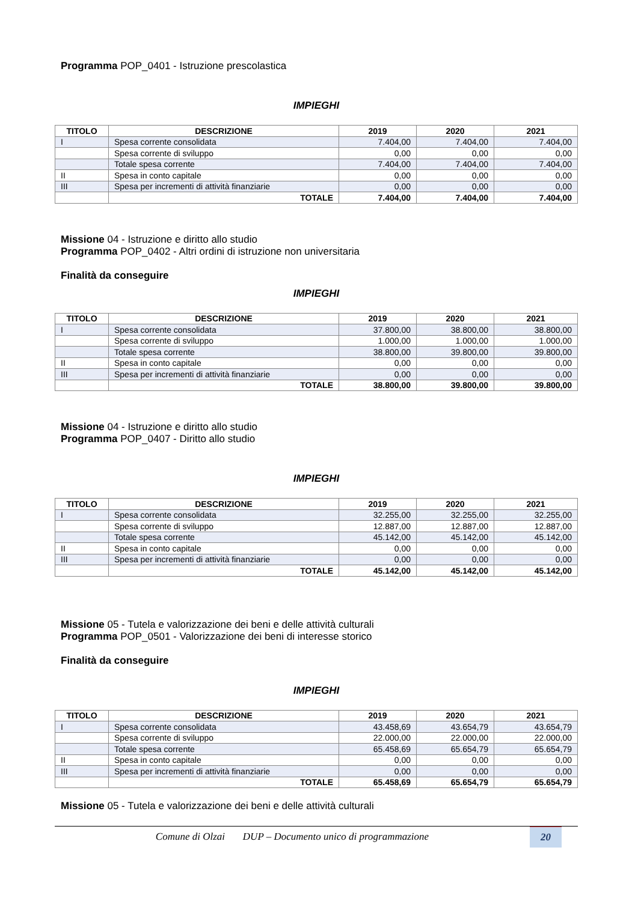Programma POP_0401 - Istruzione prescolastica
IMPIEGHI
| TITOLO | DESCRIZIONE | 2019 | 2020 | 2021 |
| --- | --- | --- | --- | --- |
| I | Spesa corrente consolidata | 7.404,00 | 7.404,00 | 7.404,00 |
| | Spesa corrente di sviluppo | 0,00 | 0,00 | 0,00 |
| | Totale spesa corrente | 7.404,00 | 7.404,00 | 7.404,00 |
| II | Spesa in conto capitale | 0,00 | 0,00 | 0,00 |
| III | Spesa per incrementi di attività finanziarie | 0,00 | 0,00 | 0,00 |
| | TOTALE | 7.404,00 | 7.404,00 | 7.404,00 |
Missione 04 - Istruzione e diritto allo studio
Programma POP_0402 - Altri ordini di istruzione non universitaria
Finalità da conseguire
IMPIEGHI
| TITOLO | DESCRIZIONE | 2019 | 2020 | 2021 |
| --- | --- | --- | --- | --- |
| I | Spesa corrente consolidata | 37.800,00 | 38.800,00 | 38.800,00 |
| | Spesa corrente di sviluppo | 1.000,00 | 1.000,00 | 1.000,00 |
| | Totale spesa corrente | 38.800,00 | 39.800,00 | 39.800,00 |
| II | Spesa in conto capitale | 0,00 | 0,00 | 0,00 |
| III | Spesa per incrementi di attività finanziarie | 0,00 | 0,00 | 0,00 |
| | TOTALE | 38.800,00 | 39.800,00 | 39.800,00 |
Missione 04 - Istruzione e diritto allo studio
Programma POP_0407 - Diritto allo studio
IMPIEGHI
| TITOLO | DESCRIZIONE | 2019 | 2020 | 2021 |
| --- | --- | --- | --- | --- |
| I | Spesa corrente consolidata | 32.255,00 | 32.255,00 | 32.255,00 |
| | Spesa corrente di sviluppo | 12.887,00 | 12.887,00 | 12.887,00 |
| | Totale spesa corrente | 45.142,00 | 45.142,00 | 45.142,00 |
| II | Spesa in conto capitale | 0,00 | 0,00 | 0,00 |
| III | Spesa per incrementi di attività finanziarie | 0,00 | 0,00 | 0,00 |
| | TOTALE | 45.142,00 | 45.142,00 | 45.142,00 |
Missione 05 - Tutela e valorizzazione dei beni e delle attività culturali
Programma POP_0501 - Valorizzazione dei beni di interesse storico
Finalità da conseguire
IMPIEGHI
| TITOLO | DESCRIZIONE | 2019 | 2020 | 2021 |
| --- | --- | --- | --- | --- |
| I | Spesa corrente consolidata | 43.458,69 | 43.654,79 | 43.654,79 |
| | Spesa corrente di sviluppo | 22.000,00 | 22.000,00 | 22.000,00 |
| | Totale spesa corrente | 65.458,69 | 65.654,79 | 65.654,79 |
| II | Spesa in conto capitale | 0,00 | 0,00 | 0,00 |
| III | Spesa per incrementi di attività finanziarie | 0,00 | 0,00 | 0,00 |
| | TOTALE | 65.458,69 | 65.654,79 | 65.654,79 |
Missione 05 - Tutela e valorizzazione dei beni e delle attività culturali
Comune di Olzai DUP – Documento unico di programmazione 20